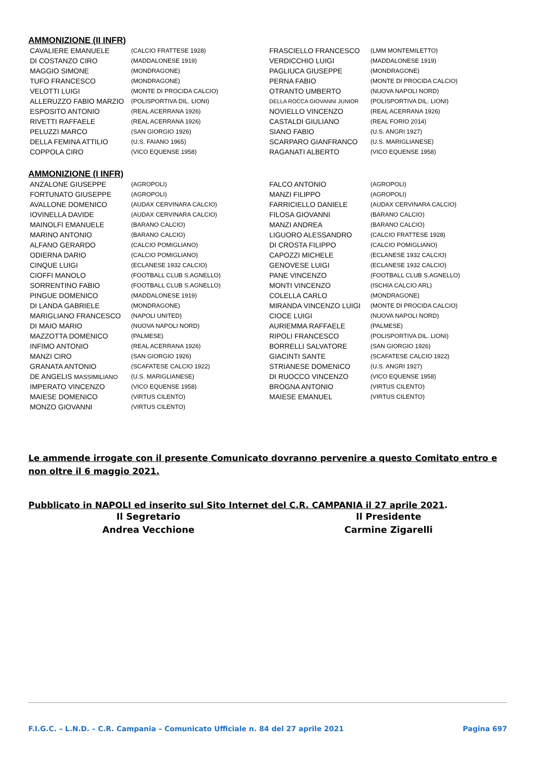AMMONIZIONE (II INFR)
| CAVALIERE EMANUELE | (CALCIO FRATTESE 1928) | FRASCIELLO FRANCESCO | (LMM MONTEMILETTO) |
| DI COSTANZO CIRO | (MADDALONESE 1919) | VERDICCHIO LUIGI | (MADDALONESE 1919) |
| MAGGIO SIMONE | (MONDRAGONE) | PAGLIUCA GIUSEPPE | (MONDRAGONE) |
| TUFO FRANCESCO | (MONDRAGONE) | PERNA FABIO | (MONTE DI PROCIDA CALCIO) |
| VELOTTI LUIGI | (MONTE DI PROCIDA CALCIO) | OTRANTO UMBERTO | (NUOVA NAPOLI NORD) |
| ALLERUZZO FABIO MARZIO | (POLISPORTIVA DIL. LIONI) | DELLA ROCCA GIOVANNI JUNIOR | (POLISPORTIVA DIL. LIONI) |
| ESPOSITO ANTONIO | (REAL ACERRANA 1926) | NOVIELLO VINCENZO | (REAL ACERRANA 1926) |
| RIVETTI RAFFAELE | (REAL ACERRANA 1926) | CASTALDI GIULIANO | (REAL FORIO 2014) |
| PELUZZI MARCO | (SAN GIORGIO 1926) | SIANO FABIO | (U.S. ANGRI 1927) |
| DELLA FEMINA ATTILIO | (U.S. FAIANO 1965) | SCARPARO GIANFRANCO | (U.S. MARIGLIANESE) |
| COPPOLA CIRO | (VICO EQUENSE 1958) | RAGANATI ALBERTO | (VICO EQUENSE 1958) |
AMMONIZIONE (I INFR)
| ANZALONE GIUSEPPE | (AGROPOLI) | FALCO ANTONIO | (AGROPOLI) |
| FORTUNATO GIUSEPPE | (AGROPOLI) | MANZI FILIPPO | (AGROPOLI) |
| AVALLONE DOMENICO | (AUDAX CERVINARA CALCIO) | FARRICIELLO DANIELE | (AUDAX CERVINARA CALCIO) |
| IOVINELLA DAVIDE | (AUDAX CERVINARA CALCIO) | FILOSA GIOVANNI | (BARANO CALCIO) |
| MAINOLFI EMANUELE | (BARANO CALCIO) | MANZI ANDREA | (BARANO CALCIO) |
| MARINO ANTONIO | (BARANO CALCIO) | LIGUORO ALESSANDRO | (CALCIO FRATTESE 1928) |
| ALFANO GERARDO | (CALCIO POMIGLIANO) | DI CROSTA FILIPPO | (CALCIO POMIGLIANO) |
| ODIERNA DARIO | (CALCIO POMIGLIANO) | CAPOZZI MICHELE | (ECLANESE 1932 CALCIO) |
| CINQUE LUIGI | (ECLANESE 1932 CALCIO) | GENOVESE LUIGI | (ECLANESE 1932 CALCIO) |
| CIOFFI MANOLO | (FOOTBALL CLUB S.AGNELLO) | PANE VINCENZO | (FOOTBALL CLUB S.AGNELLO) |
| SORRENTINO FABIO | (FOOTBALL CLUB S.AGNELLO) | MONTI VINCENZO | (ISCHIA CALCIO ARL) |
| PINGUE DOMENICO | (MADDALONESE 1919) | COLELLA CARLO | (MONDRAGONE) |
| DI LANDA GABRIELE | (MONDRAGONE) | MIRANDA VINCENZO LUIGI | (MONTE DI PROCIDA CALCIO) |
| MARIGLIANO FRANCESCO | (NAPOLI UNITED) | CIOCE LUIGI | (NUOVA NAPOLI NORD) |
| DI MAIO MARIO | (NUOVA NAPOLI NORD) | AURIEMMA RAFFAELE | (PALMESE) |
| MAZZOTTA DOMENICO | (PALMESE) | RIPOLI FRANCESCO | (POLISPORTIVA DIL. LIONI) |
| INFIMO ANTONIO | (REAL ACERRANA 1926) | BORRELLI SALVATORE | (SAN GIORGIO 1926) |
| MANZI CIRO | (SAN GIORGIO 1926) | GIACINTI SANTE | (SCAFATESE CALCIO 1922) |
| GRANATA ANTONIO | (SCAFATESE CALCIO 1922) | STRIANESE DOMENICO | (U.S. ANGRI 1927) |
| DE ANGELIS MASSIMILIANO | (U.S. MARIGLIANESE) | DI RUOCCO VINCENZO | (VICO EQUENSE 1958) |
| IMPERATO VINCENZO | (VICO EQUENSE 1958) | BROGNA ANTONIO | (VIRTUS CILENTO) |
| MAIESE DOMENICO | (VIRTUS CILENTO) | MAIESE EMANUEL | (VIRTUS CILENTO) |
| MONZO GIOVANNI | (VIRTUS CILENTO) | | |
Le ammende irrogate con il presente Comunicato dovranno pervenire a questo Comitato entro e non oltre il 6 maggio 2021.
Pubblicato in NAPOLI ed inserito sul Sito Internet del C.R. CAMPANIA il 27 aprile 2021.
Il Segretario
Andrea Vecchione
Il Presidente
Carmine Zigarelli
F.I.G.C. – L.N.D. – C.R. Campania – Comunicato Ufficiale n. 84 del 27 aprile 2021 Pagina 697